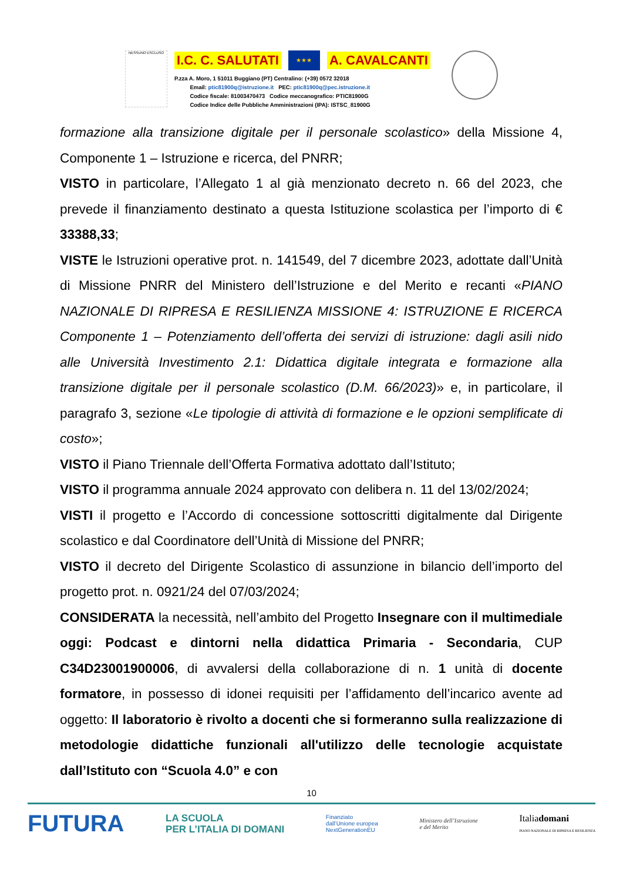NESSUNO ESCLUSO
I.C. C. SALUTATI ★★★ A. CAVALCANTI
P.zza A. Moro, 1 51011 Buggiano (PT) Centralino: (+39) 0572 32018
Email: ptic81900q@istruzione.it PEC: ptic81900q@pec.istruzione.it
Codice fiscale: 81003470473 Codice meccanografico: PTIC81900G
Codice Indice delle Pubbliche Amministrazioni (IPA): ISTSC_81900G
formazione alla transizione digitale per il personale scolastico» della Missione 4, Componente 1 – Istruzione e ricerca, del PNRR;
VISTO in particolare, l’Allegato 1 al già menzionato decreto n. 66 del 2023, che prevede il finanziamento destinato a questa Istituzione scolastica per l’importo di € 33388,33;
VISTE le Istruzioni operative prot. n. 141549, del 7 dicembre 2023, adottate dall’Unità di Missione PNRR del Ministero dell’Istruzione e del Merito e recanti «PIANO NAZIONALE DI RIPRESA E RESILIENZA MISSIONE 4: ISTRUZIONE E RICERCA Componente 1 – Potenziamento dell’offerta dei servizi di istruzione: dagli asili nido alle Università Investimento 2.1: Didattica digitale integrata e formazione alla transizione digitale per il personale scolastico (D.M. 66/2023)» e, in particolare, il paragrafo 3, sezione «Le tipologie di attività di formazione e le opzioni semplificate di costo»;
VISTO il Piano Triennale dell’Offerta Formativa adottato dall’Istituto;
VISTO il programma annuale 2024 approvato con delibera n. 11 del 13/02/2024;
VISTI il progetto e l’Accordo di concessione sottoscritti digitalmente dal Dirigente scolastico e dal Coordinatore dell’Unità di Missione del PNRR;
VISTO il decreto del Dirigente Scolastico di assunzione in bilancio dell’importo del progetto prot. n. 0921/24 del 07/03/2024;
CONSIDERATA la necessità, nell’ambito del Progetto Insegnare con il multimediale oggi: Podcast e dintorni nella didattica Primaria - Secondaria, CUP C34D23001900006, di avvalersi della collaborazione di n. 1 unità di docente formatore, in possesso di idonei requisiti per l’affidamento dell’incarico avente ad oggetto: Il laboratorio è rivolto a docenti che si formeranno sulla realizzazione di metodologie didattiche funzionali all'utilizzo delle tecnologie acquistate dall’Istituto con “Scuola 4.0” e con
10
FUTURA LA SCUOLA
PER L’ITALIA DI DOMANI Finanziato
dall’Unione europea
NextGenerationEU Ministero dell’Istruzione
e del Merito Italiadomani
PIANO NAZIONALE DI RIPRESA E RESILIENZA